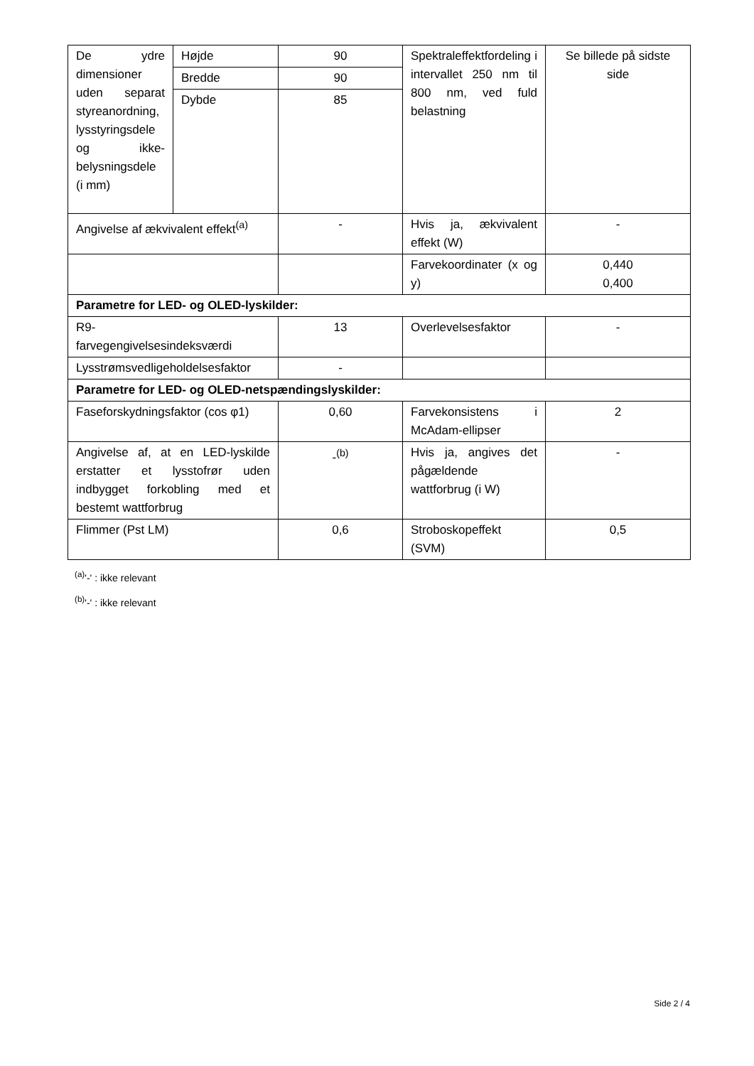| De ydre dimensioner uden separat styreanordning, lysstyringsdele og ikke-belysningsdele (i mm) | Højde | 90 | Spektraleffektfordeling i intervallet 250 nm til 800 nm, ved fuld belastning | Se billede på sidste side |
| | Bredde | 90 | | |
| | Dybde | 85 | | |
| Angivelse af ækvivalent effekt<sup>(a)</sup> | | - | Hvis ja, ækvivalent effekt (W) | - |
| | | | Farvekoordinater (x og y) | 0,440 0,400 |
| Parametre for LED- og OLED-lyskilder: | | | | |
| R9- farvegengivelsesindeksværdi | | 13 | Overlevelsesfaktor | - |
| Lysstrømsvedligeholdelsesfaktor | | - | | |
| Parametre for LED- og OLED-netspændingslyskilder: | | | | |
| Faseforskydningsfaktor (cos φ1) | | 0,60 | Farvekonsistens i McAdam-ellipser | 2 |
| Angivelse af, at en LED-lyskilde erstatter et lysstofrør uden indbygget forkobling med et bestemt wattforbrug | | -<sup>(b)</sup> | Hvis ja, angives det pågældende wattforbrug (i W) | - |
| Flimmer (Pst LM) | | 0,6 | Stroboskopeffekt (SVM) | 0,5 |
<sup>(a)</sup> '-' : ikke relevant
<sup>(b)</sup> '-' : ikke relevant
Side 2 / 4